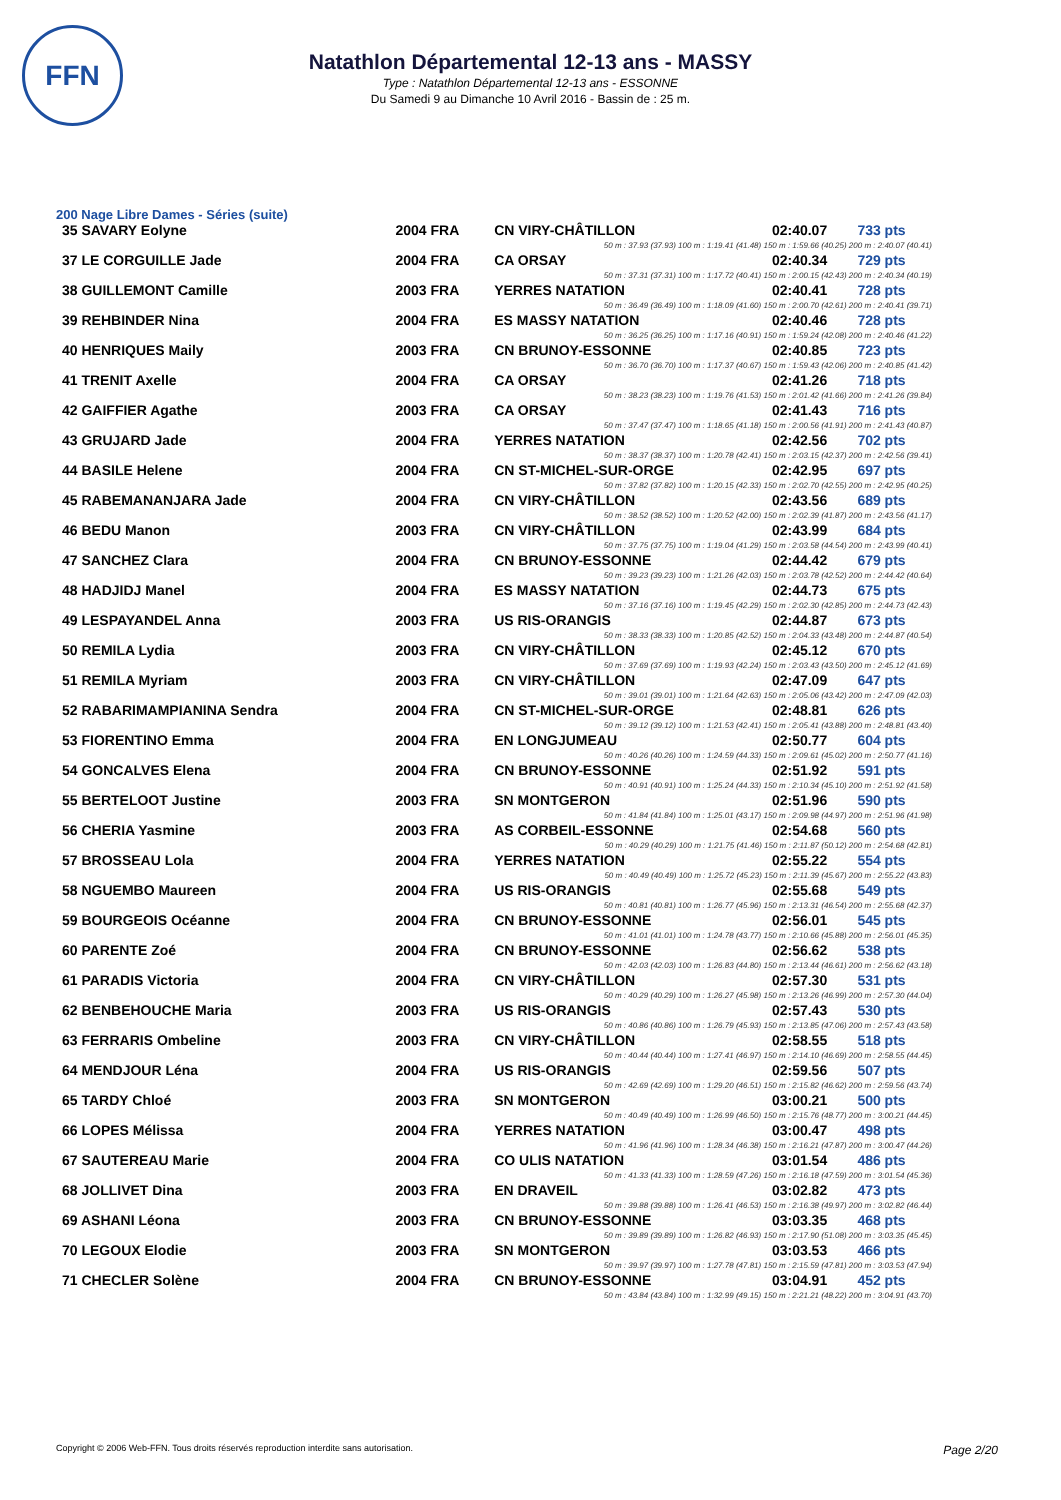FFN
Natathlon Départemental 12-13 ans - MASSY
Type : Natathlon Départemental 12-13 ans - ESSONNE
Du Samedi 9 au Dimanche 10 Avril 2016 - Bassin de : 25 m.
200 Nage Libre Dames - Séries (suite)
| 35 SAVARY Eolyne | 2004 FRA | CN VIRY-CHÂTILLON | 02:40.07 | 733 pts |
| 50 m : 37.93 (37.93) 100 m : 1:19.41 (41.48) 150 m : 1:59.66 (40.25) 200 m : 2:40.07 (40.41) | | | | |
| 37 LE CORGUILLE Jade | 2004 FRA | CA ORSAY | 02:40.34 | 729 pts |
| 50 m : 37.31 (37.31) 100 m : 1:17.72 (40.41) 150 m : 2:00.15 (42.43) 200 m : 2:40.34 (40.19) | | | | |
| 38 GUILLEMONT Camille | 2003 FRA | YERRES NATATION | 02:40.41 | 728 pts |
| 50 m : 36.49 (36.49) 100 m : 1:18.09 (41.60) 150 m : 2:00.70 (42.61) 200 m : 2:40.41 (39.71) | | | | |
| 39 REHBINDER Nina | 2004 FRA | ES MASSY NATATION | 02:40.46 | 728 pts |
| 50 m : 36.25 (36.25) 100 m : 1:17.16 (40.91) 150 m : 1:59.24 (42.08) 200 m : 2:40.46 (41.22) | | | | |
| 40 HENRIQUES Maily | 2003 FRA | CN BRUNOY-ESSONNE | 02:40.85 | 723 pts |
| 50 m : 36.70 (36.70) 100 m : 1:17.37 (40.67) 150 m : 1:59.43 (42.06) 200 m : 2:40.85 (41.42) | | | | |
| 41 TRENIT Axelle | 2004 FRA | CA ORSAY | 02:41.26 | 718 pts |
| 50 m : 38.23 (38.23) 100 m : 1:19.76 (41.53) 150 m : 2:01.42 (41.66) 200 m : 2:41.26 (39.84) | | | | |
| 42 GAIFFIER Agathe | 2003 FRA | CA ORSAY | 02:41.43 | 716 pts |
| 50 m : 37.47 (37.47) 100 m : 1:18.65 (41.18) 150 m : 2:00.56 (41.91) 200 m : 2:41.43 (40.87) | | | | |
| 43 GRUJARD Jade | 2004 FRA | YERRES NATATION | 02:42.56 | 702 pts |
| 50 m : 38.37 (38.37) 100 m : 1:20.78 (42.41) 150 m : 2:03.15 (42.37) 200 m : 2:42.56 (39.41) | | | | |
| 44 BASILE Helene | 2004 FRA | CN ST-MICHEL-SUR-ORGE | 02:42.95 | 697 pts |
| 50 m : 37.82 (37.82) 100 m : 1:20.15 (42.33) 150 m : 2:02.70 (42.55) 200 m : 2:42.95 (40.25) | | | | |
| 45 RABEMANANJARA Jade | 2004 FRA | CN VIRY-CHÂTILLON | 02:43.56 | 689 pts |
| 50 m : 38.52 (38.52) 100 m : 1:20.52 (42.00) 150 m : 2:02.39 (41.87) 200 m : 2:43.56 (41.17) | | | | |
| 46 BEDU Manon | 2003 FRA | CN VIRY-CHÂTILLON | 02:43.99 | 684 pts |
| 50 m : 37.75 (37.75) 100 m : 1:19.04 (41.29) 150 m : 2:03.58 (44.54) 200 m : 2:43.99 (40.41) | | | | |
| 47 SANCHEZ Clara | 2004 FRA | CN BRUNOY-ESSONNE | 02:44.42 | 679 pts |
| 50 m : 39.23 (39.23) 100 m : 1:21.26 (42.03) 150 m : 2:03.78 (42.52) 200 m : 2:44.42 (40.64) | | | | |
| 48 HADJIDJ Manel | 2004 FRA | ES MASSY NATATION | 02:44.73 | 675 pts |
| 50 m : 37.16 (37.16) 100 m : 1:19.45 (42.29) 150 m : 2:02.30 (42.85) 200 m : 2:44.73 (42.43) | | | | |
| 49 LESPAYANDEL Anna | 2003 FRA | US RIS-ORANGIS | 02:44.87 | 673 pts |
| 50 m : 38.33 (38.33) 100 m : 1:20.85 (42.52) 150 m : 2:04.33 (43.48) 200 m : 2:44.87 (40.54) | | | | |
| 50 REMILA Lydia | 2003 FRA | CN VIRY-CHÂTILLON | 02:45.12 | 670 pts |
| 50 m : 37.69 (37.69) 100 m : 1:19.93 (42.24) 150 m : 2:03.43 (43.50) 200 m : 2:45.12 (41.69) | | | | |
| 51 REMILA Myriam | 2003 FRA | CN VIRY-CHÂTILLON | 02:47.09 | 647 pts |
| 50 m : 39.01 (39.01) 100 m : 1:21.64 (42.63) 150 m : 2:05.06 (43.42) 200 m : 2:47.09 (42.03) | | | | |
| 52 RABARIMAMPIANINA Sendra | 2004 FRA | CN ST-MICHEL-SUR-ORGE | 02:48.81 | 626 pts |
| 50 m : 39.12 (39.12) 100 m : 1:21.53 (42.41) 150 m : 2:05.41 (43.88) 200 m : 2:48.81 (43.40) | | | | |
| 53 FIORENTINO Emma | 2004 FRA | EN LONGJUMEAU | 02:50.77 | 604 pts |
| 50 m : 40.26 (40.26) 100 m : 1:24.59 (44.33) 150 m : 2:09.61 (45.02) 200 m : 2:50.77 (41.16) | | | | |
| 54 GONCALVES Elena | 2004 FRA | CN BRUNOY-ESSONNE | 02:51.92 | 591 pts |
| 50 m : 40.91 (40.91) 100 m : 1:25.24 (44.33) 150 m : 2:10.34 (45.10) 200 m : 2:51.92 (41.58) | | | | |
| 55 BERTELOOT Justine | 2003 FRA | SN MONTGERON | 02:51.96 | 590 pts |
| 50 m : 41.84 (41.84) 100 m : 1:25.01 (43.17) 150 m : 2:09.98 (44.97) 200 m : 2:51.96 (41.98) | | | | |
| 56 CHERIA Yasmine | 2003 FRA | AS CORBEIL-ESSONNE | 02:54.68 | 560 pts |
| 50 m : 40.29 (40.29) 100 m : 1:21.75 (41.46) 150 m : 2:11.87 (50.12) 200 m : 2:54.68 (42.81) | | | | |
| 57 BROSSEAU Lola | 2004 FRA | YERRES NATATION | 02:55.22 | 554 pts |
| 50 m : 40.49 (40.49) 100 m : 1:25.72 (45.23) 150 m : 2:11.39 (45.67) 200 m : 2:55.22 (43.83) | | | | |
| 58 NGUEMBO Maureen | 2004 FRA | US RIS-ORANGIS | 02:55.68 | 549 pts |
| 50 m : 40.81 (40.81) 100 m : 1:26.77 (45.96) 150 m : 2:13.31 (46.54) 200 m : 2:55.68 (42.37) | | | | |
| 59 BOURGEOIS Océanne | 2004 FRA | CN BRUNOY-ESSONNE | 02:56.01 | 545 pts |
| 50 m : 41.01 (41.01) 100 m : 1:24.78 (43.77) 150 m : 2:10.66 (45.88) 200 m : 2:56.01 (45.35) | | | | |
| 60 PARENTE Zoé | 2004 FRA | CN BRUNOY-ESSONNE | 02:56.62 | 538 pts |
| 50 m : 42.03 (42.03) 100 m : 1:26.83 (44.80) 150 m : 2:13.44 (46.61) 200 m : 2:56.62 (43.18) | | | | |
| 61 PARADIS Victoria | 2004 FRA | CN VIRY-CHÂTILLON | 02:57.30 | 531 pts |
| 50 m : 40.29 (40.29) 100 m : 1:26.27 (45.98) 150 m : 2:13.26 (46.99) 200 m : 2:57.30 (44.04) | | | | |
| 62 BENBEHOUCHE Maria | 2003 FRA | US RIS-ORANGIS | 02:57.43 | 530 pts |
| 50 m : 40.86 (40.86) 100 m : 1:26.79 (45.93) 150 m : 2:13.85 (47.06) 200 m : 2:57.43 (43.58) | | | | |
| 63 FERRARIS Ombeline | 2003 FRA | CN VIRY-CHÂTILLON | 02:58.55 | 518 pts |
| 50 m : 40.44 (40.44) 100 m : 1:27.41 (46.97) 150 m : 2:14.10 (46.69) 200 m : 2:58.55 (44.45) | | | | |
| 64 MENDJOUR Léna | 2004 FRA | US RIS-ORANGIS | 02:59.56 | 507 pts |
| 50 m : 42.69 (42.69) 100 m : 1:29.20 (46.51) 150 m : 2:15.82 (46.62) 200 m : 2:59.56 (43.74) | | | | |
| 65 TARDY Chloé | 2003 FRA | SN MONTGERON | 03:00.21 | 500 pts |
| 50 m : 40.49 (40.49) 100 m : 1:26.99 (46.50) 150 m : 2:15.76 (48.77) 200 m : 3:00.21 (44.45) | | | | |
| 66 LOPES Mélissa | 2004 FRA | YERRES NATATION | 03:00.47 | 498 pts |
| 50 m : 41.96 (41.96) 100 m : 1:28.34 (46.38) 150 m : 2:16.21 (47.87) 200 m : 3:00.47 (44.26) | | | | |
| 67 SAUTEREAU Marie | 2004 FRA | CO ULIS NATATION | 03:01.54 | 486 pts |
| 50 m : 41.33 (41.33) 100 m : 1:28.59 (47.26) 150 m : 2:16.18 (47.59) 200 m : 3:01.54 (45.36) | | | | |
| 68 JOLLIVET Dina | 2003 FRA | EN DRAVEIL | 03:02.82 | 473 pts |
| 50 m : 39.88 (39.88) 100 m : 1:26.41 (46.53) 150 m : 2:16.38 (49.97) 200 m : 3:02.82 (46.44) | | | | |
| 69 ASHANI Léona | 2003 FRA | CN BRUNOY-ESSONNE | 03:03.35 | 468 pts |
| 50 m : 39.89 (39.89) 100 m : 1:26.82 (46.93) 150 m : 2:17.90 (51.08) 200 m : 3:03.35 (45.45) | | | | |
| 70 LEGOUX Elodie | 2003 FRA | SN MONTGERON | 03:03.53 | 466 pts |
| 50 m : 39.97 (39.97) 100 m : 1:27.78 (47.81) 150 m : 2:15.59 (47.81) 200 m : 3:03.53 (47.94) | | | | |
| 71 CHECLER Solène | 2004 FRA | CN BRUNOY-ESSONNE | 03:04.91 | 452 pts |
| 50 m : 43.84 (43.84) 100 m : 1:32.99 (49.15) 150 m : 2:21.21 (48.22) 200 m : 3:04.91 (43.70) | | | | |
Copyright © 2006 Web-FFN. Tous droits réservés reproduction interdite sans autorisation. Page 2/20